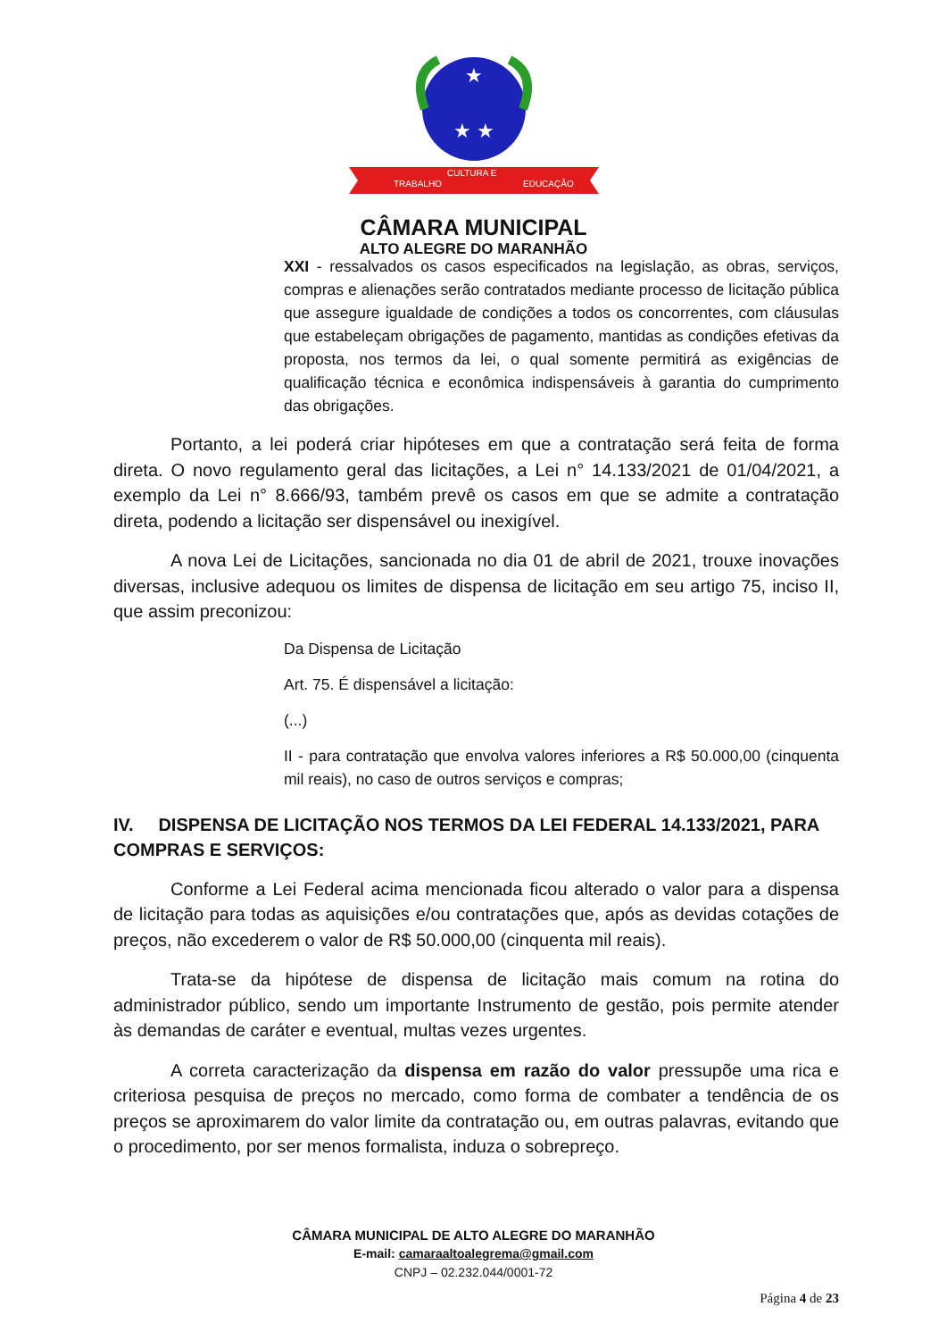★
★ ★
TRABALHO
CULTURA E
EDUCAÇÃO
CÂMARA MUNICIPAL
ALTO ALEGRE DO MARANHÃO
XXI - ressalvados os casos especificados na legislação, as obras, serviços, compras e alienações serão contratados mediante processo de licitação pública que assegure igualdade de condições a todos os concorrentes, com cláusulas que estabeleçam obrigações de pagamento, mantidas as condições efetivas da proposta, nos termos da lei, o qual somente permitirá as exigências de qualificação técnica e econômica indispensáveis à garantia do cumprimento das obrigações.
Portanto, a lei poderá criar hipóteses em que a contratação será feita de forma direta. O novo regulamento geral das licitações, a Lei n° 14.133/2021 de 01/04/2021, a exemplo da Lei n° 8.666/93, também prevê os casos em que se admite a contratação direta, podendo a licitação ser dispensável ou inexigível.
A nova Lei de Licitações, sancionada no dia 01 de abril de 2021, trouxe inovações diversas, inclusive adequou os limites de dispensa de licitação em seu artigo 75, inciso II, que assim preconizou:
Da Dispensa de Licitação
Art. 75. É dispensável a licitação:
(...)
II - para contratação que envolva valores inferiores a R$ 50.000,00 (cinquenta mil reais), no caso de outros serviços e compras;
IV. DISPENSA DE LICITAÇÃO NOS TERMOS DA LEI FEDERAL 14.133/2021, PARA COMPRAS E SERVIÇOS:
Conforme a Lei Federal acima mencionada ficou alterado o valor para a dispensa de licitação para todas as aquisições e/ou contratações que, após as devidas cotações de preços, não excederem o valor de R$ 50.000,00 (cinquenta mil reais).
Trata-se da hipótese de dispensa de licitação mais comum na rotina do administrador público, sendo um importante Instrumento de gestão, pois permite atender às demandas de caráter e eventual, multas vezes urgentes.
A correta caracterização da dispensa em razão do valor pressupõe uma rica e criteriosa pesquisa de preços no mercado, como forma de combater a tendência de os preços se aproximarem do valor limite da contratação ou, em outras palavras, evitando que o procedimento, por ser menos formalista, induza o sobrepreço.
CÂMARA MUNICIPAL DE ALTO ALEGRE DO MARANHÃO
E-mail: camaraaltoalegrema@gmail.com
CNPJ – 02.232.044/0001-72
Página 4 de 23